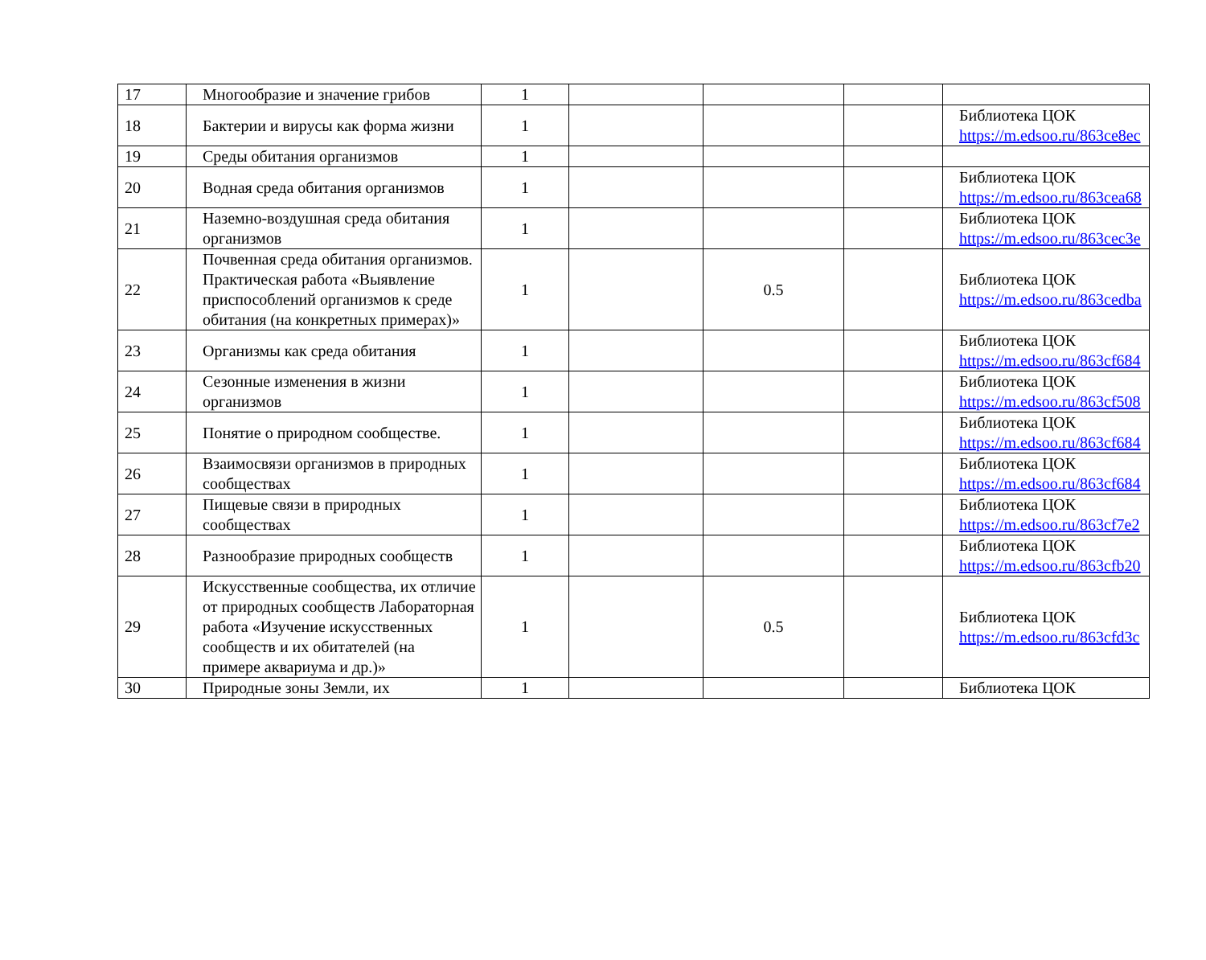| 17 | Многообразие и значение грибов | 1 | | | | |
| 18 | Бактерии и вирусы как форма жизни | 1 | | | | Библиотека ЦОК https://m.edsoo.ru/863ce8ec |
| 19 | Среды обитания организмов | 1 | | | | |
| 20 | Водная среда обитания организмов | 1 | | | | Библиотека ЦОК https://m.edsoo.ru/863cea68 |
| 21 | Наземно-воздушная среда обитания организмов | 1 | | | | Библиотека ЦОК https://m.edsoo.ru/863cec3e |
| 22 | Почвенная среда обитания организмов. Практическая работа «Выявление приспособлений организмов к среде обитания (на конкретных примерах)» | 1 | | 0.5 | | Библиотека ЦОК https://m.edsoo.ru/863cedba |
| 23 | Организмы как среда обитания | 1 | | | | Библиотека ЦОК https://m.edsoo.ru/863cf684 |
| 24 | Сезонные изменения в жизни организмов | 1 | | | | Библиотека ЦОК https://m.edsoo.ru/863cf508 |
| 25 | Понятие о природном сообществе. | 1 | | | | Библиотека ЦОК https://m.edsoo.ru/863cf684 |
| 26 | Взаимосвязи организмов в природных сообществах | 1 | | | | Библиотека ЦОК https://m.edsoo.ru/863cf684 |
| 27 | Пищевые связи в природных сообществах | 1 | | | | Библиотека ЦОК https://m.edsoo.ru/863cf7e2 |
| 28 | Разнообразие природных сообществ | 1 | | | | Библиотека ЦОК https://m.edsoo.ru/863cfb20 |
| 29 | Искусственные сообщества, их отличие от природных сообществ Лабораторная работа «Изучение искусственных сообществ и их обитателей (на примере аквариума и др.)» | 1 | | 0.5 | | Библиотека ЦОК https://m.edsoo.ru/863cfd3c |
| 30 | Природные зоны Земли, их | 1 | | | | Библиотека ЦОК |